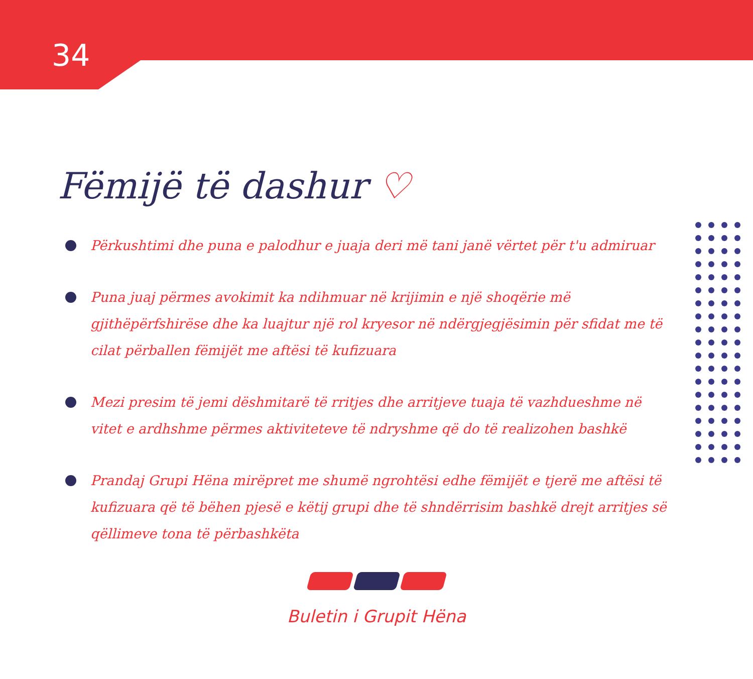34
Fëmijë të dashur ♡
Përkushtimi dhe puna e palodhur e juaja deri më tani janë vërtet për t'u admiruar
Puna juaj përmes avokimit ka ndihmuar në krijimin e një shoqërie më gjithëpërfshirëse dhe ka luajtur një rol kryesor në ndërgjegjësimin për sfidat me të cilat përballen fëmijët me aftësi të kufizuara
Mezi presim të jemi dëshmitarë të rritjes dhe arritjeve tuaja të vazhdueshme në vitet e ardhshme përmes aktiviteteve të ndryshme që do të realizohen bashkë
Prandaj Grupi Hëna mirëpret me shumë ngrohtësi edhe fëmijët e tjerë me aftësi të kufizuara që të bëhen pjesë e këtij grupi dhe të shndërrisim bashkë drejt arritjes së qëllimeve tona të përbashkëta
Buletin i Grupit Hëna